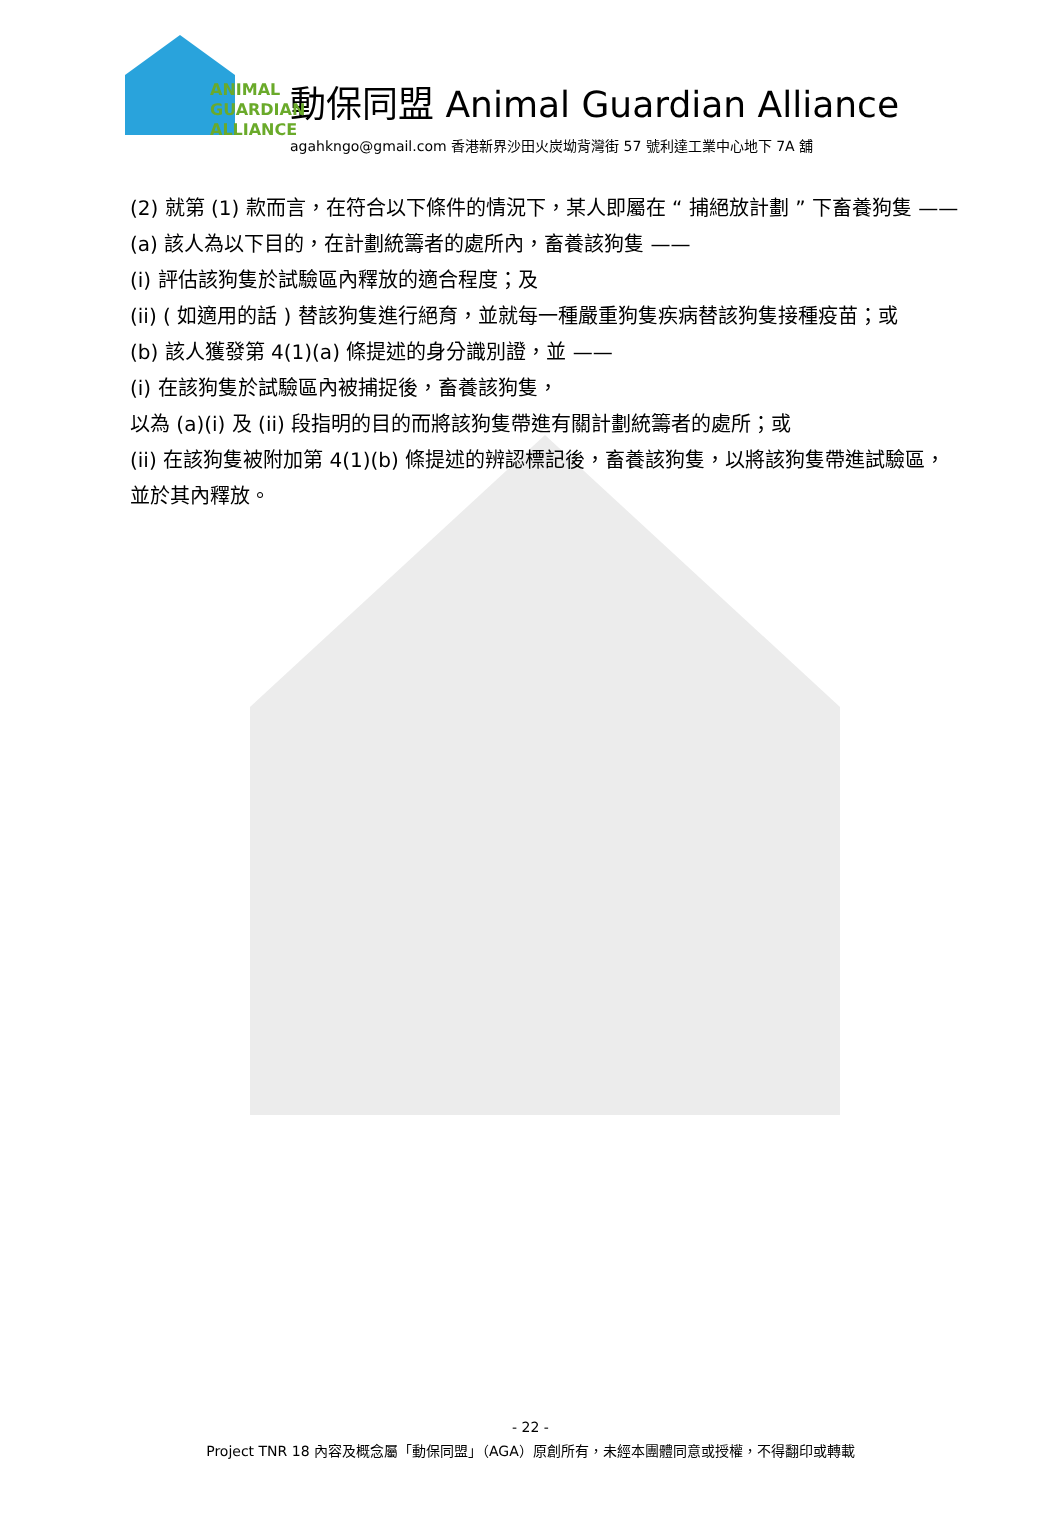ANIMAL
GUARDIAN
ALLIANCE
動保同盟 Animal Guardian Alliance
agahkngo@gmail.com 香港新界沙田火炭坳背灣街 57 號利達工業中心地下 7A 舖
(2) 就第 (1) 款而言，在符合以下條件的情況下，某人即屬在 “ 捕絕放計劃 ” 下畜養狗隻 ——
(a) 該人為以下目的，在計劃統籌者的處所內，畜養該狗隻 ——
(i) 評估該狗隻於試驗區內釋放的適合程度；及
(ii) ( 如適用的話 ) 替該狗隻進行絕育，並就每一種嚴重狗隻疾病替該狗隻接種疫苗；或
(b) 該人獲發第 4(1)(a) 條提述的身分識別證，並 ——
(i) 在該狗隻於試驗區內被捕捉後，畜養該狗隻，
以為 (a)(i) 及 (ii) 段指明的目的而將該狗隻帶進有關計劃統籌者的處所；或
(ii) 在該狗隻被附加第 4(1)(b) 條提述的辨認標記後，畜養該狗隻，以將該狗隻帶進試驗區，並於其內釋放。
- 22 -
Project TNR 18 內容及概念屬「動保同盟」（AGA）原創所有，未經本團體同意或授權，不得翻印或轉載